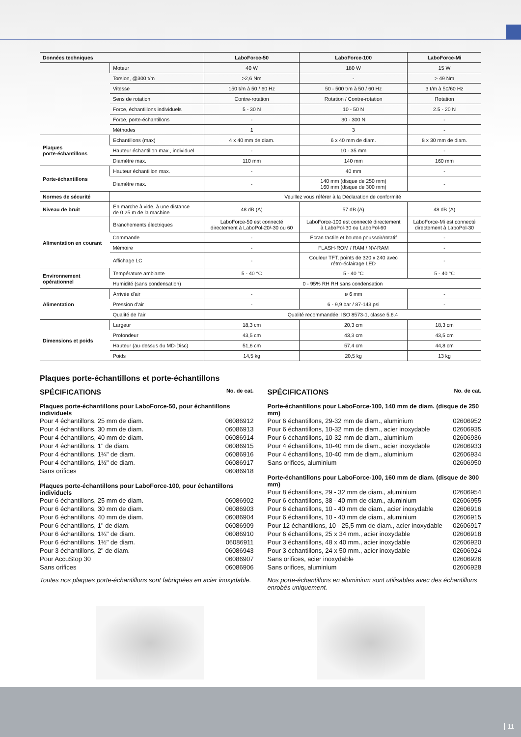| Données techniques | | LaboForce-50 | LaboForce-100 | LaboForce-Mi |
| --- | --- | --- | --- | --- |
| | Moteur | 40 W | 180 W | 15 W |
| | Torsion, @300 t/m | >2,6 Nm | - | > 49 Nm |
| | Vitesse | 150 t/m à 50 / 60 Hz | 50 - 500 t/m à 50 / 60 Hz | 3 t/m à 50/60 Hz |
| | Sens de rotation | Contre-rotation | Rotation / Contre-rotation | Rotation |
| | Force, échantillons individuels | 5 - 30 N | 10 - 50 N | 2.5 - 20 N |
| | Force, porte-échantillons | - | 30 - 300 N | - |
| | Méthodes | 1 | 3 | - |
| Plaques porte-échantillons | Echantillons (max) | 4 x 40 mm de diam. | 6 x 40 mm de diam. | 8 x 30 mm de diam. |
| | Hauteur échantillon max., individuel | - | 10 - 35 mm | - |
| | Diamètre max. | 110 mm | 140 mm | 160 mm |
| Porte-échantillons | Hauteur échantillon max. | - | 40 mm | - |
| | Diamètre max. | - | 140 mm (disque de 250 mm) 160 mm (disque de 300 mm) | - |
| Normes de sécurité | | Veuillez vous référer à la Déclaration de conformité | | |
| Niveau de bruit | En marche à vide, à une distance de 0,25 m de la machine | 48 dB (A) | 57 dB (A) | 48 dB (A) |
| Alimentation en courant | Branchements électriques | LaboForce-50 est connecté directement à LaboPol-20/-30 ou 60 | LaboForce-100 est connecté directement à LaboPol-30 ou LaboPol-60 | LaboForce-Mi est connecté directement à LaboPol-30 |
| | Commande | - | Ecran tactile et bouton poussoir/rotatif | - |
| | Mémoire | - | FLASH-ROM / RAM / NV-RAM | - |
| | Affichage LC | - | Couleur TFT, points de 320 x 240 avec rétro-éclairage LED | - |
| Environnement opérationnel | Température ambiante | 5 - 40 °C | 5 - 40 °C | 5 - 40 °C |
| | Humidité (sans condensation) | 0 - 95% RH RH sans condensation | | |
| Alimentation | Arrivée d'air | - | ø 6 mm | - |
| | Pression d'air | - | 6 - 9,9 bar / 87-143 psi | - |
| | Qualité de l'air | Qualité recommandée: ISO 8573-1, classe 5.6.4 | | |
| Dimensions et poids | Largeur | 18,3 cm | 20,3 cm | 18,3 cm |
| | Profondeur | 43,5 cm | 43,3 cm | 43,5 cm |
| | Hauteur (au-dessus du MD-Disc) | 51,6 cm | 57,4 cm | 44,8 cm |
| | Poids | 14,5 kg | 20,5 kg | 13 kg |
Plaques porte-échantillons et porte-échantillons
SPÉCIFICATIONS No. de cat.
Plaques porte-échantillons pour LaboForce-50, pour échantillons individuels
Pour 4 échantillons, 25 mm de diam. 06086912
Pour 4 échantillons, 30 mm de diam. 06086913
Pour 4 échantillons, 40 mm de diam. 06086914
Pour 4 échantillons, 1" de diam. 06086915
Pour 4 échantillons, 1¼" de diam. 06086916
Pour 4 échantillons, 1½" de diam. 06086917
Sans orifices 06086918
Plaques porte-échantillons pour LaboForce-100, pour échantillons individuels
Pour 6 échantillons, 25 mm de diam. 06086902
Pour 6 échantillons, 30 mm de diam. 06086903
Pour 6 échantillons, 40 mm de diam. 06086904
Pour 6 échantillons, 1" de diam. 06086909
Pour 6 échantillons, 1¼" de diam. 06086910
Pour 6 échantillons, 1½" de diam. 06086911
Pour 3 échantillons, 2" de diam. 06086943
Pour AccuStop 30 06086907
Sans orifices 06086906
Toutes nos plaques porte-échantillons sont fabriquées en acier inoxydable.
SPÉCIFICATIONS No. de cat.
Porte-échantillons pour LaboForce-100, 140 mm de diam. (disque de 250 mm)
Pour 6 échantillons, 29-32 mm de diam., aluminium 02606952
Pour 6 échantillons, 10-32 mm de diam., acier inoxydable 02606935
Pour 6 échantillons, 10-32 mm de diam., aluminium 02606936
Pour 4 échantillons, 10-40 mm de diam., acier inoxydable 02606933
Pour 4 échantillons, 10-40 mm de diam., aluminium 02606934
Sans orifices, aluminium 02606950
Porte-échantillons pour LaboForce-100, 160 mm de diam. (disque de 300 mm)
Pour 8 échantillons, 29 - 32 mm de diam., aluminium 02606954
Pour 6 échantillons, 38 - 40 mm de diam., aluminium 02606955
Pour 6 échantillons, 10 - 40 mm de diam., acier inoxydable 02606916
Pour 6 échantillons, 10 - 40 mm de diam., aluminium 02606915
Pour 12 échantillons, 10 - 25,5 mm de diam., acier inoxydable 02606917
Pour 6 échantillons, 25 x 34 mm., acier inoxydable 02606918
Pour 3 échantillons, 48 x 40 mm., acier inoxydable 02606920
Pour 3 échantillons, 24 x 50 mm., acier inoxydable 02606924
Sans orifices, acier inoxydable 02606926
Sans orifices, aluminium 02606928
Nos porte-échantillons en aluminium sont utilisables avec des échantillons enrobés uniquement.
11